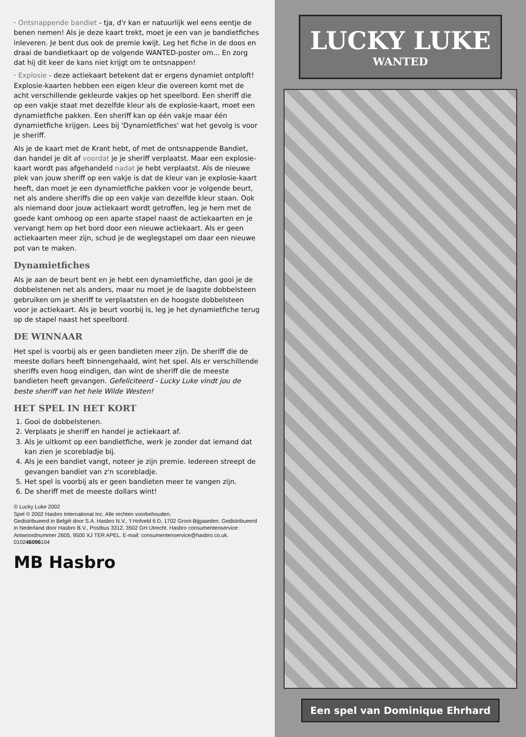· Ontsnappende bandiet - tja, d'r kan er natuurlijk wel eens eentje de benen nemen! Als je deze kaart trekt, moet je een van je bandietfiches inleveren. Je bent dus ook de premie kwijt. Leg het fiche in de doos en draai de bandietkaart op de volgende WANTED-poster om... En zorg dat hij dit keer de kans niet krijgt om te ontsnappen!
· Explosie - deze actiekaart betekent dat er ergens dynamiet ontploft! Explosie-kaarten hebben een eigen kleur die overeen komt met de acht verschillende gekleurde vakjes op het speelbord. Een sheriff die op een vakje staat met dezelfde kleur als de explosie-kaart, moet een dynamietfiche pakken. Een sheriff kan op één vakje maar één dynamietfiche krijgen. Lees bij 'Dynamietfiches' wat het gevolg is voor je sheriff.
Als je de kaart met de Krant hebt, of met de ontsnappende Bandiet, dan handel je dit af voordat je je sheriff verplaatst. Maar een explosie-kaart wordt pas afgehandeld nadat je hebt verplaatst. Als de nieuwe plek van jouw sheriff op een vakje is dat de kleur van je explosie-kaart heeft, dan moet je een dynamietfiche pakken voor je volgende beurt, net als andere sheriffs die op een vakje van dezelfde kleur staan. Ook als niemand door jouw actiekaart wordt getroffen, leg je hem met de goede kant omhoog op een aparte stapel naast de actiekaarten en je vervangt hem op het bord door een nieuwe actiekaart. Als er geen actiekaarten meer zijn, schud je de weglegstapel om daar een nieuwe pot van te maken.
Dynamietfiches
Als je aan de beurt bent en je hebt een dynamietfiche, dan gooi je de dobbelstenen net als anders, maar nu moet je de laagste dobbelsteen gebruiken om je sheriff te verplaatsten en de hoogste dobbelsteen voor je actiekaart. Als je beurt voorbij is, leg je het dynamietfiche terug op de stapel naast het speelbord.
DE WINNAAR
Het spel is voorbij als er geen bandieten meer zijn. De sheriff die de meeste dollars heeft binnengehaald, wint het spel. Als er verschillende sheriffs even hoog eindigen, dan wint de sheriff die de meeste bandieten heeft gevangen. Gefeliciteerd - Lucky Luke vindt jou de beste sheriff van het hele Wilde Westen!
HET SPEL IN HET KORT
1. Gooi de dobbelstenen.
2. Verplaats je sheriff en handel je actiekaart af.
3. Als je uitkomt op een bandietfiche, werk je zonder dat iemand dat kan zien je scorebladje bij.
4. Als je een bandiet vangt, noteer je zijn premie. Iedereen streept de gevangen bandiet van z'n scorebladje.
5. Het spel is voorbij als er geen bandieten meer te vangen zijn.
6. De sheriff met de meeste dollars wint!
© Lucky Luke 2002
Spel © 2002 Hasbro International Inc. Alle rechten voorbehouden.
Gedistribueerd in België door S.A. Hasbro N.V., 't Hofveld 6 D, 1702 Groot-Bijgaarden. Gedistribueerd in Nederland door Hasbro B.V., Postbus 3312, 3502 GH Utrecht. Hasbro consumentenservice: Antwoordnummer 2605, 9500 XJ TER APEL. E-mail: consumentenservice@hasbro.co.uk.
010246096104
MB Hasbro
LUCKY LUKE
WANTED
Een spel van Dominique Ehrhard